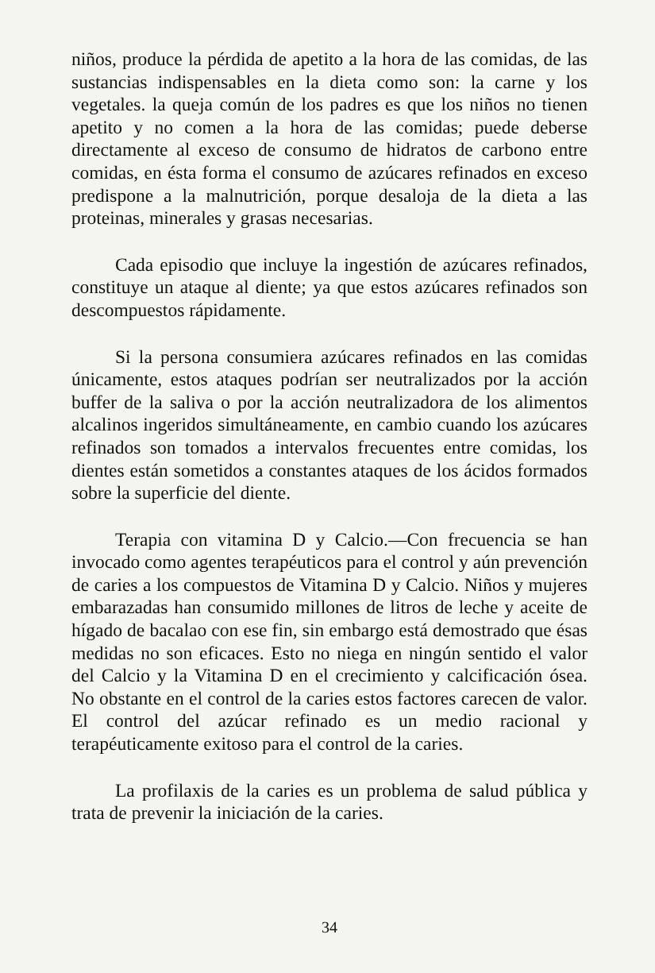niños, produce la pérdida de apetito a la hora de las comidas, de las sustancias indispensables en la dieta como son: la carne y los vegetales. la queja común de los padres es que los niños no tienen apetito y no comen a la hora de las comidas; puede deberse directamente al exceso de consumo de hidratos de carbono entre comidas, en ésta forma el consumo de azúcares refinados en exceso predispone a la malnutrición, porque desaloja de la dieta a las proteinas, minerales y grasas necesarias.
Cada episodio que incluye la ingestión de azúcares refinados, constituye un ataque al diente; ya que estos azúcares refinados son descompuestos rápidamente.
Si la persona consumiera azúcares refinados en las comidas únicamente, estos ataques podrían ser neutralizados por la acción buffer de la saliva o por la acción neutralizadora de los alimentos alcalinos ingeridos simultáneamente, en cambio cuando los azúcares refinados son tomados a intervalos frecuentes entre comidas, los dientes están sometidos a constantes ataques de los ácidos formados sobre la superficie del diente.
Terapia con vitamina D y Calcio.—Con frecuencia se han invocado como agentes terapéuticos para el control y aún prevención de caries a los compuestos de Vitamina D y Calcio. Niños y mujeres embarazadas han consumido millones de litros de leche y aceite de hígado de bacalao con ese fin, sin embargo está demostrado que ésas medidas no son eficaces. Esto no niega en ningún sentido el valor del Calcio y la Vitamina D en el crecimiento y calcificación ósea. No obstante en el control de la caries estos factores carecen de valor. El control del azúcar refinado es un medio racional y terapéuticamente exitoso para el control de la caries.
La profilaxis de la caries es un problema de salud pública y trata de prevenir la iniciación de la caries.
34